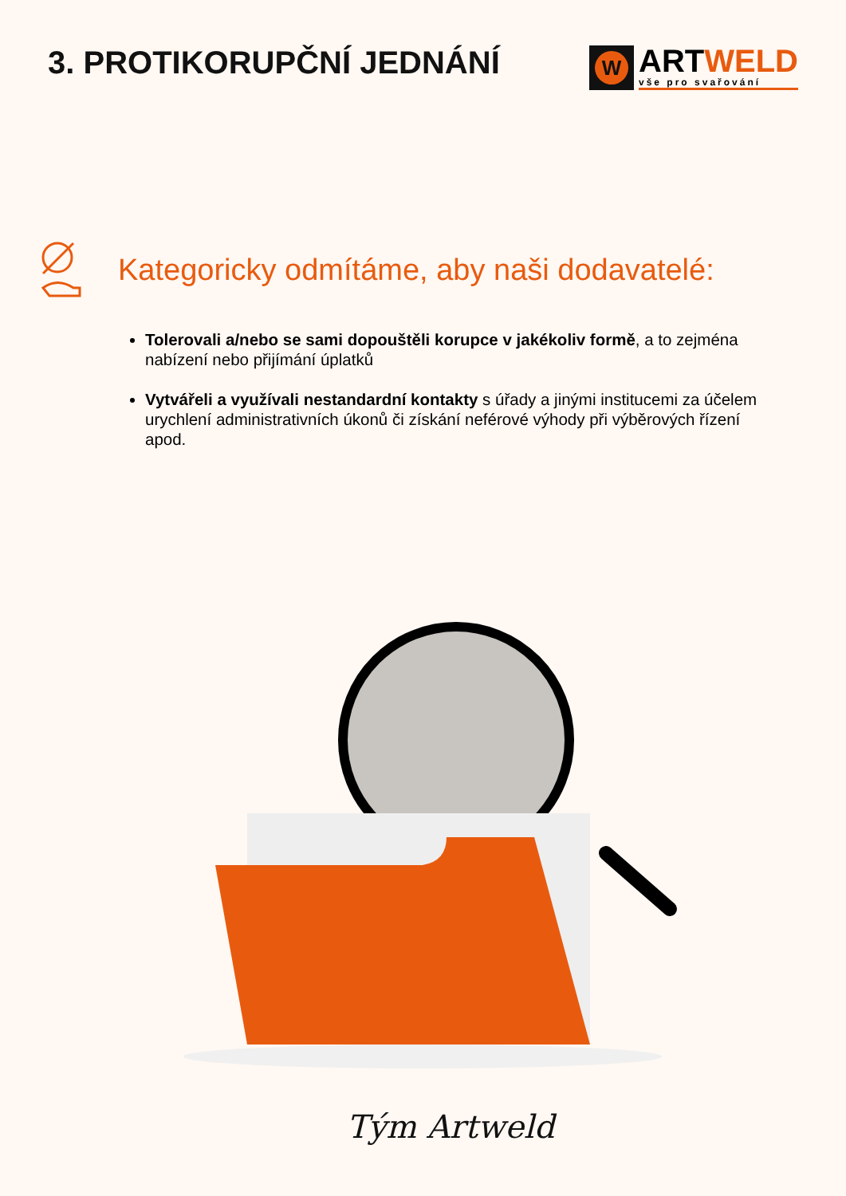3. PROTIKORUPČNÍ JEDNÁNÍ
W
ARTWELD
vše pro svařování
Kategoricky odmítáme, aby naši dodavatelé:
Tolerovali a/nebo se sami dopouštěli korupce v jakékoliv formě, a to zejména nabízení nebo přijímání úplatků
Vytvářeli a využívali nestandardní kontakty s úřady a jinými institucemi za účelem urychlení administrativních úkonů či získání neférové výhody při výběrových řízení apod.
Tým Artweld